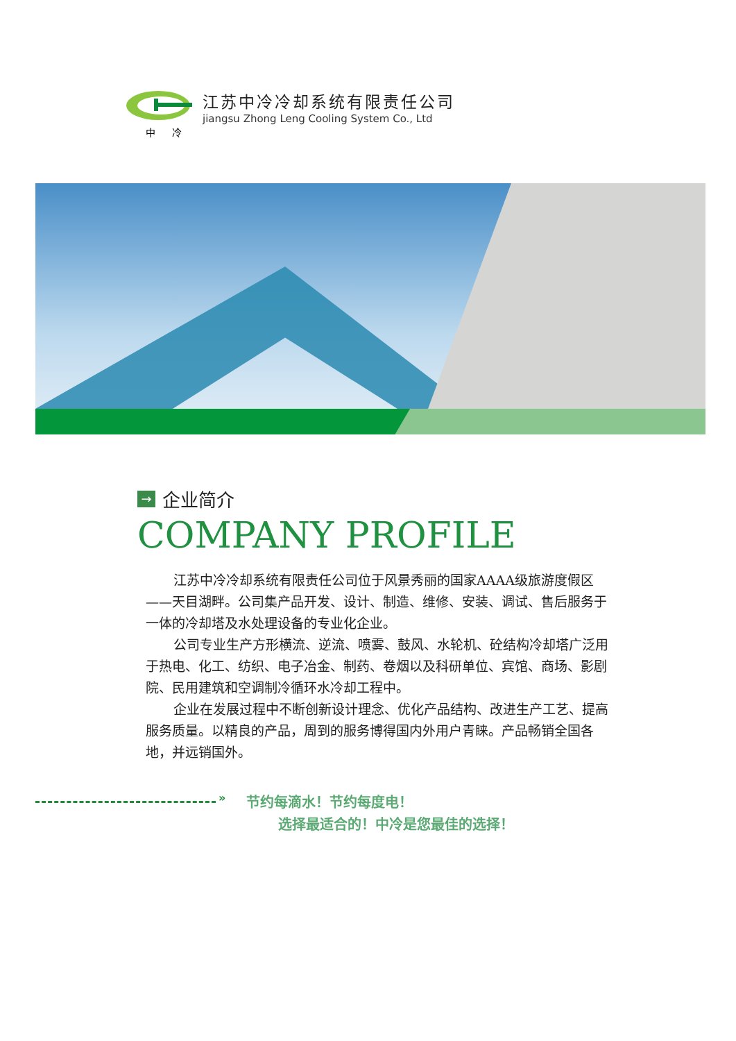江苏中冷冷却系统有限责任公司
jiangsu Zhong Leng Cooling System Co., Ltd
中 冷
→ 企业简介
COMPANY PROFILE
江苏中冷冷却系统有限责任公司位于风景秀丽的国家AAAA级旅游度假区——天目湖畔。公司集产品开发、设计、制造、维修、安装、调试、售后服务于一体的冷却塔及水处理设备的专业化企业。
公司专业生产方形横流、逆流、喷雾、鼓风、水轮机、砼结构冷却塔广泛用于热电、化工、纺织、电子冶金、制药、卷烟以及科研单位、宾馆、商场、影剧院、民用建筑和空调制冷循环水冷却工程中。
企业在发展过程中不断创新设计理念、优化产品结构、改进生产工艺、提高服务质量。以精良的产品，周到的服务博得国内外用户青睐。产品畅销全国各地，并远销国外。
»
节约每滴水！节约每度电！
选择最适合的！中冷是您最佳的选择！